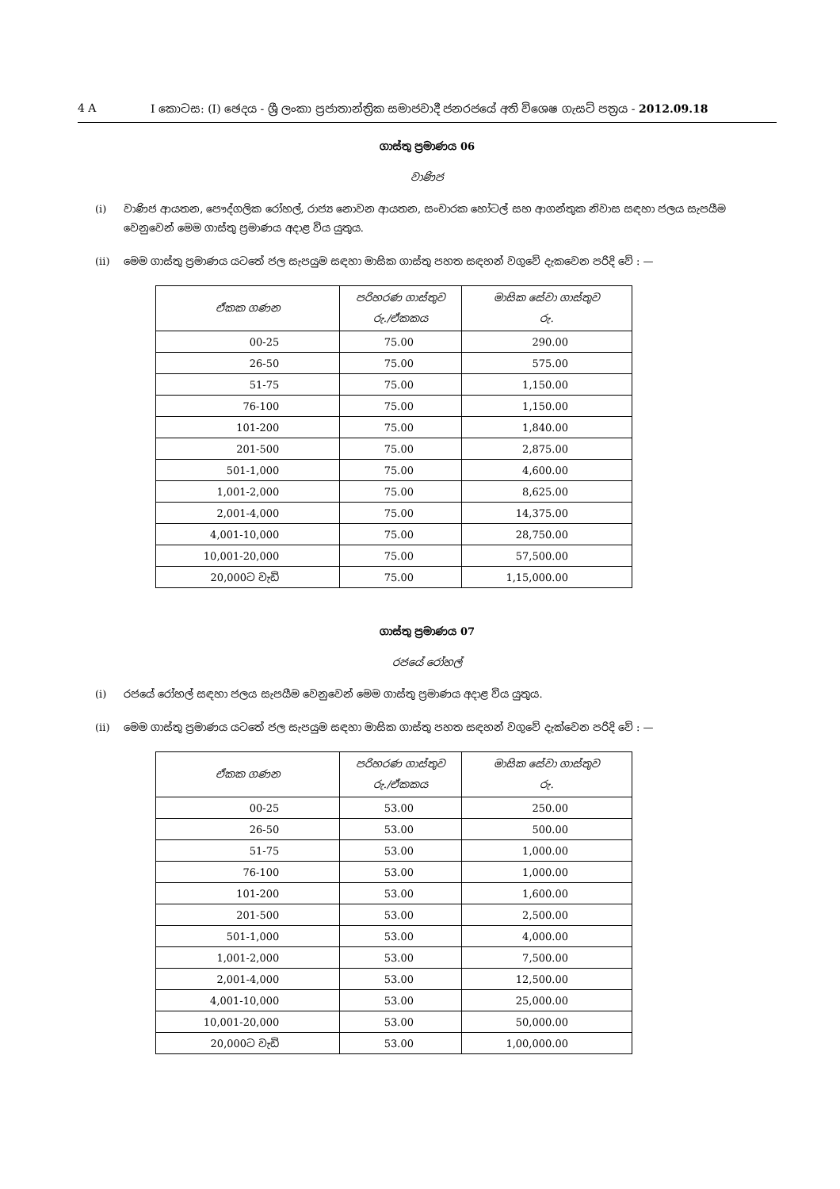4 A I කොටස: (I) ඡෙදය - ශ්‍රී ලංකා ප්‍රජාතාන්ත්‍රික සමාජවාදී ජනරජයේ අති විශෙෂ ගැසට් පත්‍රය - 2012.09.18
ගාස්තු ප්‍රමාණය 06
වාණිජ
(i) වාණිජ ආයතන, පෞද්ගලික රෝහල්, රාජ්‍ය නොවන ආයතන, සංචාරක හෝටල් සහ ආගන්තුක නිවාස සඳහා ජලය සැපයීම වෙනුවෙන් මෙම ගාස්තු ප්‍රමාණය අදාළ විය යුතුය.
(ii) මෙම ගාස්තු ප්‍රමාණය යටතේ ජල සැපයුම සඳහා මාසික ගාස්තු පහත සඳහන් වගුවේ දැකවෙන පරිදි වේ : —
| ඒකක ගණන | පරිහරණ ගාස්තුව රු./ඒකකය | මාසික සේවා ගාස්තුව රු. |
| --- | --- | --- |
| 00-25 | 75.00 | 290.00 |
| 26-50 | 75.00 | 575.00 |
| 51-75 | 75.00 | 1,150.00 |
| 76-100 | 75.00 | 1,150.00 |
| 101-200 | 75.00 | 1,840.00 |
| 201-500 | 75.00 | 2,875.00 |
| 501-1,000 | 75.00 | 4,600.00 |
| 1,001-2,000 | 75.00 | 8,625.00 |
| 2,001-4,000 | 75.00 | 14,375.00 |
| 4,001-10,000 | 75.00 | 28,750.00 |
| 10,001-20,000 | 75.00 | 57,500.00 |
| 20,000ට වැඩි | 75.00 | 1,15,000.00 |
ගාස්තු ප්‍රමාණය 07
රජයේ රෝහල්
(i) රජයේ රෝහල් සඳහා ජලය සැපයීම වෙනුවෙන් මෙම ගාස්තු ප්‍රමාණය අදාළ විය යුතුය.
(ii) මෙම ගාස්තු ප්‍රමාණය යටතේ ජල සැපයුම සඳහා මාසික ගාස්තු පහත සඳහන් වගුවේ දැක්වෙන පරිදි වේ : —
| ඒකක ගණන | පරිහරණ ගාස්තුව රු./ඒකකය | මාසික සේවා ගාස්තුව රු. |
| --- | --- | --- |
| 00-25 | 53.00 | 250.00 |
| 26-50 | 53.00 | 500.00 |
| 51-75 | 53.00 | 1,000.00 |
| 76-100 | 53.00 | 1,000.00 |
| 101-200 | 53.00 | 1,600.00 |
| 201-500 | 53.00 | 2,500.00 |
| 501-1,000 | 53.00 | 4,000.00 |
| 1,001-2,000 | 53.00 | 7,500.00 |
| 2,001-4,000 | 53.00 | 12,500.00 |
| 4,001-10,000 | 53.00 | 25,000.00 |
| 10,001-20,000 | 53.00 | 50,000.00 |
| 20,000ට වැඩි | 53.00 | 1,00,000.00 |